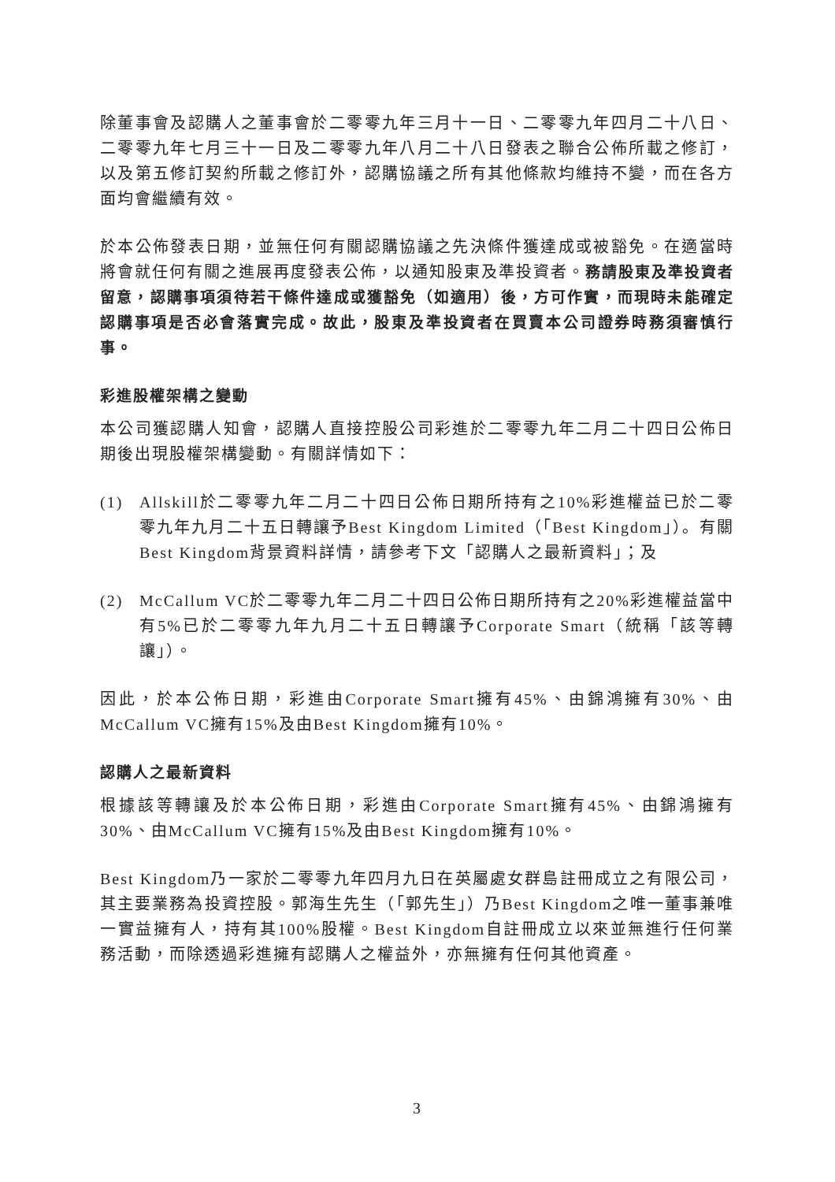除董事會及認購人之董事會於二零零九年三月十一日、二零零九年四月二十八日、二零零九年七月三十一日及二零零九年八月二十八日發表之聯合公佈所載之修訂，以及第五修訂契約所載之修訂外，認購協議之所有其他條款均維持不變，而在各方面均會繼續有效。
於本公佈發表日期，並無任何有關認購協議之先決條件獲達成或被豁免。在適當時將會就任何有關之進展再度發表公佈，以通知股東及準投資者。務請股東及準投資者留意，認購事項須待若干條件達成或獲豁免（如適用）後，方可作實，而現時未能確定認購事項是否必會落實完成。故此，股東及準投資者在買賣本公司證券時務須審慎行事。
彩進股權架構之變動
本公司獲認購人知會，認購人直接控股公司彩進於二零零九年二月二十四日公佈日期後出現股權架構變動。有關詳情如下：
(1) Allskill於二零零九年二月二十四日公佈日期所持有之10%彩進權益已於二零零九年九月二十五日轉讓予Best Kingdom Limited（「Best Kingdom」）。有關Best Kingdom背景資料詳情，請參考下文「認購人之最新資料」；及
(2) McCallum VC於二零零九年二月二十四日公佈日期所持有之20%彩進權益當中有5%已於二零零九年九月二十五日轉讓予Corporate Smart（統稱「該等轉讓」）。
因此，於本公佈日期，彩進由Corporate Smart擁有45%、由錦鴻擁有30%、由McCallum VC擁有15%及由Best Kingdom擁有10%。
認購人之最新資料
根據該等轉讓及於本公佈日期，彩進由Corporate Smart擁有45%、由錦鴻擁有30%、由McCallum VC擁有15%及由Best Kingdom擁有10%。
Best Kingdom乃一家於二零零九年四月九日在英屬處女群島註冊成立之有限公司，其主要業務為投資控股。郭海生先生（「郭先生」）乃Best Kingdom之唯一董事兼唯一實益擁有人，持有其100%股權。Best Kingdom自註冊成立以來並無進行任何業務活動，而除透過彩進擁有認購人之權益外，亦無擁有任何其他資產。
3